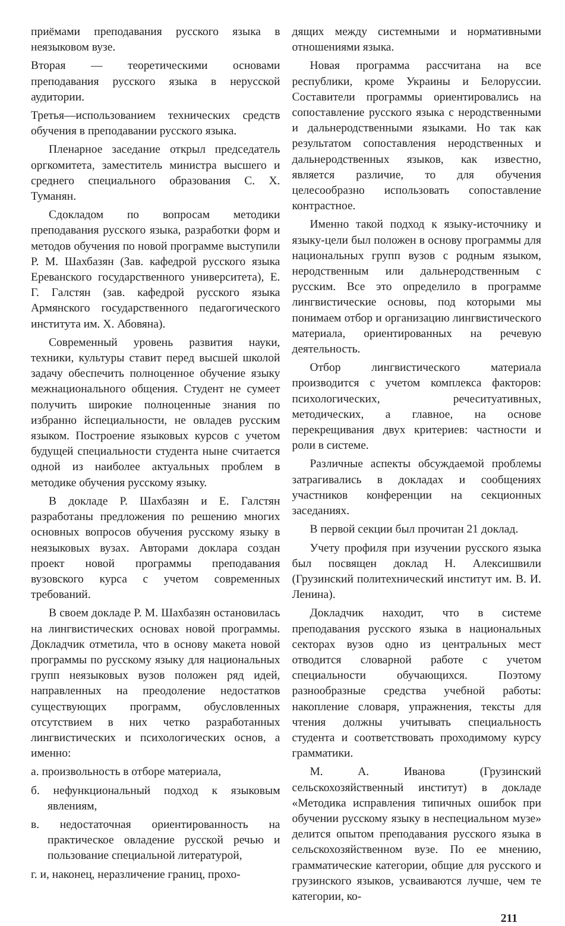приёмами преподавания русского языка в неязыковом вузе.
Вторая — теоретическими основами преподавания русского языка в нерусской аудитории.
Третья—использованием технических средств обучения в преподавании русского языка.
Пленарное заседание открыл председатель оргкомитета, заместитель министра высшего и среднего специального образования С. Х. Туманян.
Сдокладом по вопросам методики преподавания русского языка, разработки форм и методов обучения по новой программе выступили Р. М. Шахбазян (Зав. кафедрой русского языка Ереванского государственного университета), Е. Г. Галстян (зав. кафедрой русского языка Армянского государственного педагогического института им. Х. Абовяна).
Современный уровень развития науки, техники, культуры ставит перед высшей школой задачу обеспечить полноценное обучение языку межнационального общения. Студент не сумеет получить широкие полноценные знания по избранно йспециальности, не овладев русским языком. Построение языковых курсов с учетом будущей специальности студента ныне считается одной из наиболее актуальных проблем в методике обучения русскому языку.
В докладе Р. Шахбазян и Е. Галстян разработаны предложения по решению многих основных вопросов обучения русскому языку в неязыковых вузах. Авторами доклара создан проект новой программы преподавания вузовского курса с учетом современных требований.
В своем докладе Р. М. Шахбазян остановилась на лингвистических основах новой программы. Докладчик отметила, что в основу макета новой программы по русскому языку для национальных групп неязыковых вузов положен ряд идей, направленных на преодоление недостатков существующих программ, обусловленных отсутствием в них четко разработанных лингвистических и психологических основ, а именно:
а. произвольность в отборе материала,
б. нефункциональный подход к языковым явлениям,
в. недостаточная ориентированность на практическое овладение русской речью и пользование специальной литературой,
г. и, наконец, неразличение границ, прохо-
дящих между системными и нормативными отношениями языка.
Новая программа рассчитана на все республики, кроме Украины и Белоруссии. Составители программы ориентировались на сопоставление русского языка с неродственными и дальнеродственными языками. Но так как результатом сопоставления неродственных и дальнеродственных языков, как известно, является различие, то для обучения целесообразно использовать сопоставление контрастное.
Именно такой подход к языку-источнику и языку-цели был положен в основу программы для национальных групп вузов с родным языком, неродственным или дальнеродственным с русским. Все это определило в программе лингвистические основы, под которыми мы понимаем отбор и организацию лингвистического материала, ориентированных на речевую деятельность.
Отбор лингвистического материала производится с учетом комплекса факторов: психологических, речеситуативных, методических, а главное, на основе перекрещивания двух критериев: частности и роли в системе.
Различные аспекты обсуждаемой проблемы затрагивались в докладах и сообщениях участников конференции на секционных заседаниях.
В первой секции был прочитан 21 доклад.
Учету профиля при изучении русского языка был посвящен доклад Н. Алексишвили (Грузинский политехнический институт им. В. И. Ленина).
Докладчик находит, что в системе преподавания русского языка в национальных секторах вузов одно из центральных мест отводится словарной работе с учетом специальности обучающихся. Поэтому разнообразные средства учебной работы: накопление словаря, упражнения, тексты для чтения должны учитывать специальность студента и соответствовать проходимому курсу грамматики.
М. А. Иванова (Грузинский сельскохозяйственный институт) в докладе «Методика исправления типичных ошибок при обучении русскому языку в неспециальном музе» делится опытом преподавания русского языка в сельскохозяйственном вузе. По ее мнению, грамматические категории, общие для русского и грузинского языков, усваиваются лучше, чем те категории, ко-
211